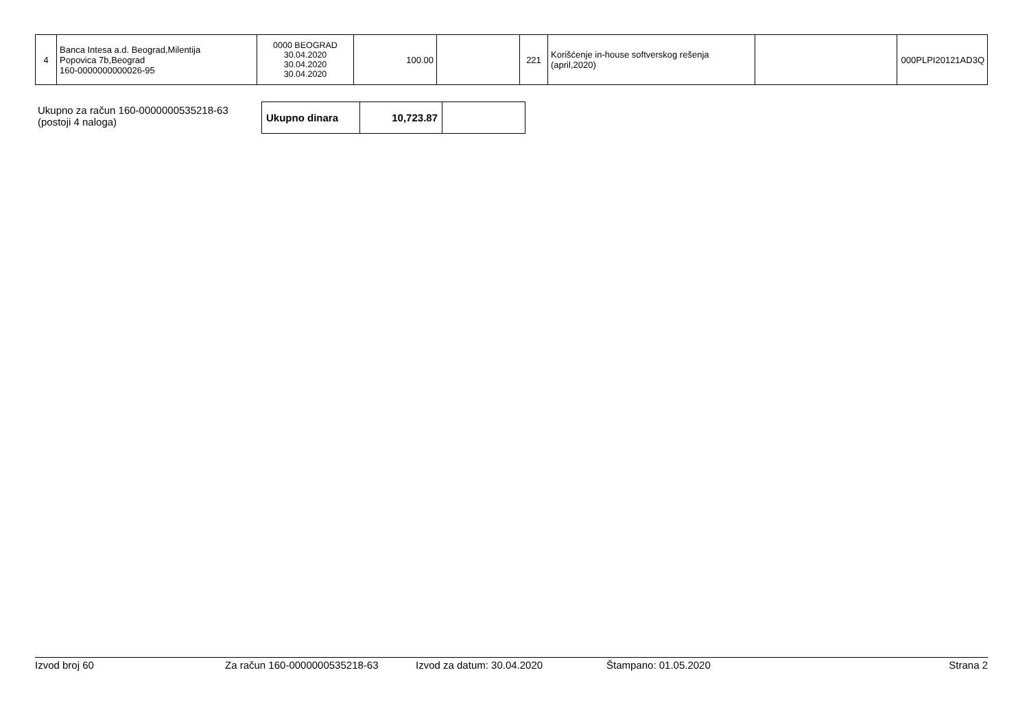| 4 | Banca Intesa a.d. Beograd,Milentija Popovica 7b,Beograd 160-0000000000026-95 | 0000 BEOGRAD 30.04.2020 30.04.2020 30.04.2020 | 100.00 | | 221 | Korišćenje in-house softverskog rešenja (april,2020) | | 000PLPI20121AD3Q |
Ukupno za račun 160-0000000535218-63
(postoji 4 naloga)
| Ukupno dinara | 10,723.87 | |
Izvod broj 60 Za račun 160-0000000535218-63 Izvod za datum: 30.04.2020 Štampano: 01.05.2020 Strana 2